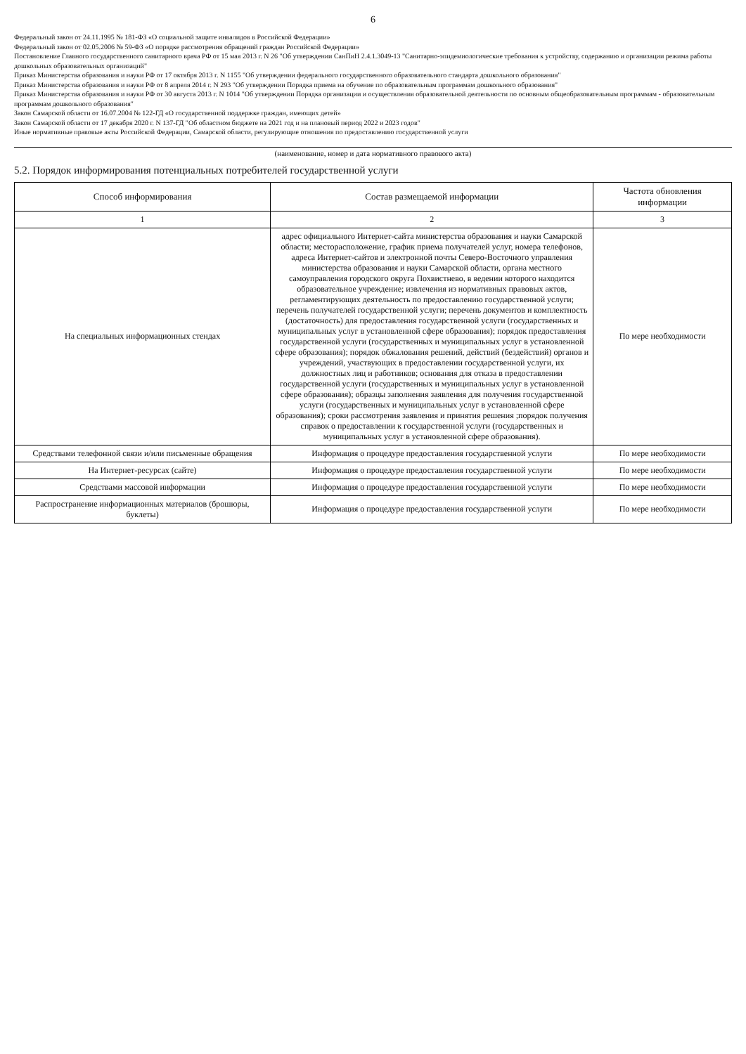6
Федеральный закон от 24.11.1995 № 181-ФЗ «О социальной защите инвалидов в Российской Федерации»
Федеральный закон от 02.05.2006 № 59-ФЗ «О порядке рассмотрения обращений граждан Российской Федерации»
Постановление Главного государственного санитарного врача РФ от 15 мая 2013 г. N 26 "Об утверждении СанПиН 2.4.1.3049-13 "Санитарно-эпидемиологические требования к устройству, содержанию и организации режима работы дошкольных образовательных организаций"
Приказ Министерства образования и науки РФ от 17 октября 2013 г. N 1155 "Об утверждении федерального государственного образовательного стандарта дошкольного образования"
Приказ Министерства образования и науки РФ от 8 апреля 2014 г. N 293 "Об утверждении Порядка приема на обучение по образовательным программам дошкольного образования"
Приказ Министерства образования и науки РФ от 30 августа 2013 г. N 1014 "Об утверждении Порядка организации и осуществления образовательной деятельности по основным общеобразовательным программам - образовательным программам дошкольного образования"
Закон Самарской области от 16.07.2004 № 122-ГД «О государственной поддержке граждан, имеющих детей»
Закон Самарской области от 17 декабря 2020 г. N 137-ГД "Об областном бюджете на 2021 год и на плановый период 2022 и 2023 годов"
Иные нормативные правовые акты Российской Федерации, Самарской области, регулирующие отношения по предоставлению государственной услуги
(наименование, номер и дата нормативного правового акта)
5.2. Порядок информирования потенциальных потребителей государственной услуги
| Способ информирования | Состав размещаемой информации | Частота обновления информации |
| --- | --- | --- |
| 1 | 2 | 3 |
| На специальных информационных стендах | адрес официального Интернет-сайта министерства образования и науки Самарской области; месторасположение, график приема получателей услуг, номера телефонов, адреса Интернет-сайтов и электронной почты Северо-Восточного управления министерства образования и науки Самарской области, органа местного самоуправления городского округа Похвистнево, в ведении которого находится образовательное учреждение; извлечения из нормативных правовых актов, регламентирующих деятельность по предоставлению государственной услуги; перечень получателей государственной услуги; перечень документов и комплектность (достаточность) для предоставления государственной услуги (государственных и муниципальных услуг в установленной сфере образования); порядок предоставления государственной услуги (государственных и муниципальных услуг в установленной сфере образования); порядок обжалования решений, действий (бездействий) органов и учреждений, участвующих в предоставлении государственной услуги, их должностных лиц и работников; основания для отказа в предоставлении государственной услуги (государственных и муниципальных услуг в установленной сфере образования); образцы заполнения заявления для получения государственной услуги (государственных и муниципальных услуг в установленной сфере образования); сроки рассмотрения заявления и принятия решения ;порядок получения справок о предоставлении к государственной услуги (государственных и муниципальных услуг в установленной сфере образования). | По мере необходимости |
| Средствами телефонной связи и/или письменные обращения | Информация о процедуре предоставления государственной услуги | По мере необходимости |
| На Интернет-ресурсах (сайте) | Информация о процедуре предоставления государственной услуги | По мере необходимости |
| Средствами массовой информации | Информация о процедуре предоставления государственной услуги | По мере необходимости |
| Распространение информационных материалов (брошюры, буклеты) | Информация о процедуре предоставления государственной услуги | По мере необходимости |